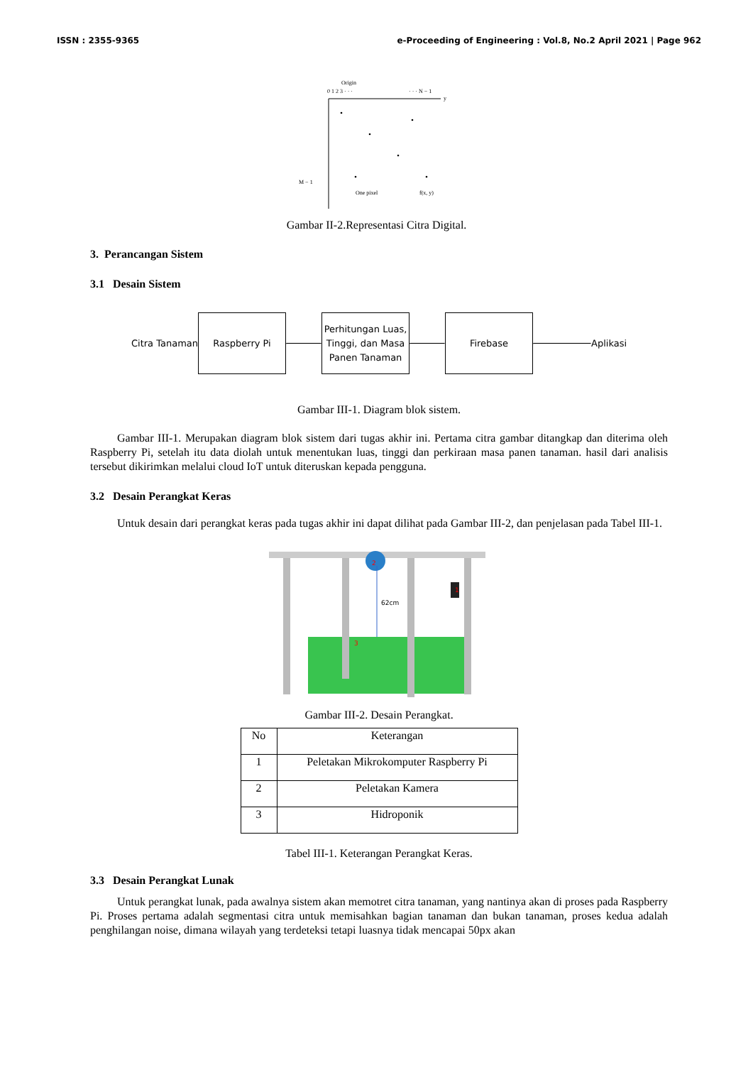ISSN : 2355-9365 e-Proceeding of Engineering : Vol.8, No.2 April 2021 | Page 962
Origin
0 1 2 3 · · ·
· · · N − 1
y
M − 1
One pixel
f(x, y)
Gambar II-2.Representasi Citra Digital.
3. Perancangan Sistem
3.1 Desain Sistem
Citra Tanaman
Raspberry Pi
Perhitungan Luas, Tinggi, dan Masa Panen Tanaman
Firebase
Aplikasi
Gambar III-1. Diagram blok sistem.
Gambar III-1. Merupakan diagram blok sistem dari tugas akhir ini. Pertama citra gambar ditangkap dan diterima oleh Raspberry Pi, setelah itu data diolah untuk menentukan luas, tinggi dan perkiraan masa panen tanaman. hasil dari analisis tersebut dikirimkan melalui cloud IoT untuk diteruskan kepada pengguna.
3.2 Desain Perangkat Keras
Untuk desain dari perangkat keras pada tugas akhir ini dapat dilihat pada Gambar III-2, dan penjelasan pada Tabel III-1.
62cm
2
1
3
Gambar III-2. Desain Perangkat.
| No | Keterangan |
| 1 | Peletakan Mikrokomputer Raspberry Pi |
| 2 | Peletakan Kamera |
| 3 | Hidroponik |
Tabel III-1. Keterangan Perangkat Keras.
3.3 Desain Perangkat Lunak
Untuk perangkat lunak, pada awalnya sistem akan memotret citra tanaman, yang nantinya akan di proses pada Raspberry Pi. Proses pertama adalah segmentasi citra untuk memisahkan bagian tanaman dan bukan tanaman, proses kedua adalah penghilangan noise, dimana wilayah yang terdeteksi tetapi luasnya tidak mencapai 50px akan